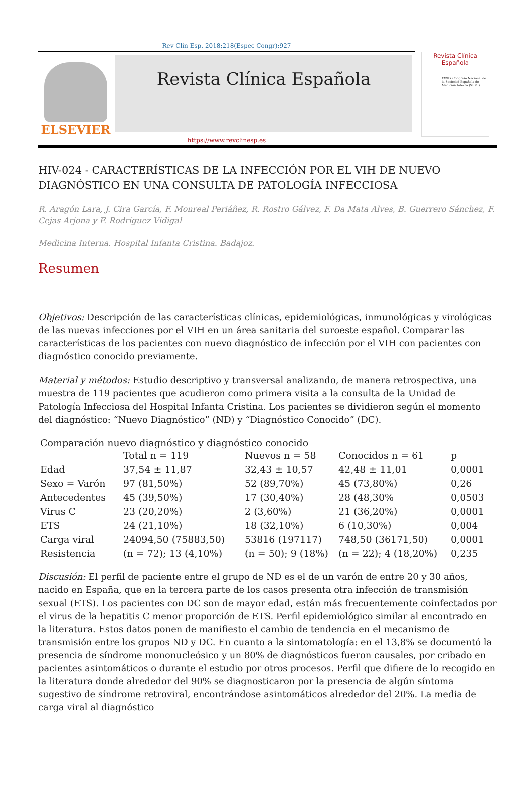Rev Clin Esp. 2018;218(Espec Congr):927
ELSEVIER
Revista Clínica Española
Revista Clínica
Española
XXXIX Congreso Nacional de la Sociedad Española de Medicina Interna (SEMI)
https://www.revclinesp.es
HIV-024 - CARACTERÍSTICAS DE LA INFECCIÓN POR EL VIH DE NUEVO DIAGNÓSTICO EN UNA CONSULTA DE PATOLOGÍA INFECCIOSA
R. Aragón Lara, J. Cira García, F. Monreal Periáñez, R. Rostro Gálvez, F. Da Mata Alves, B. Guerrero Sánchez, F. Cejas Arjona y F. Rodríguez Vidigal
Medicina Interna. Hospital Infanta Cristina. Badajoz.
Resumen
Objetivos: Descripción de las características clínicas, epidemiológicas, inmunológicas y virológicas de las nuevas infecciones por el VIH en un área sanitaria del suroeste español. Comparar las características de los pacientes con nuevo diagnóstico de infección por el VIH con pacientes con diagnóstico conocido previamente.
Material y métodos: Estudio descriptivo y transversal analizando, de manera retrospectiva, una muestra de 119 pacientes que acudieron como primera visita a la consulta de la Unidad de Patología Infecciosa del Hospital Infanta Cristina. Los pacientes se dividieron según el momento del diagnóstico: “Nuevo Diagnóstico” (ND) y “Diagnóstico Conocido” (DC).
Comparación nuevo diagnóstico y diagnóstico conocido
| | Total n = 119 | Nuevos n = 58 | Conocidos n = 61 | p |
| --- | --- | --- | --- | --- |
| Edad | 37,54 ± 11,87 | 32,43 ± 10,57 | 42,48 ± 11,01 | 0,0001 |
| Sexo = Varón | 97 (81,50%) | 52 (89,70%) | 45 (73,80%) | 0,26 |
| Antecedentes | 45 (39,50%) | 17 (30,40%) | 28 (48,30% | 0,0503 |
| Virus C | 23 (20,20%) | 2 (3,60%) | 21 (36,20%) | 0,0001 |
| ETS | 24 (21,10%) | 18 (32,10%) | 6 (10,30%) | 0,004 |
| Carga viral | 24094,50 (75883,50) | 53816 (197117) | 748,50 (36171,50) | 0,0001 |
| Resistencia | (n = 72); 13 (4,10%) | (n = 50); 9 (18%) | (n = 22); 4 (18,20%) | 0,235 |
Discusión: El perfil de paciente entre el grupo de ND es el de un varón de entre 20 y 30 años, nacido en España, que en la tercera parte de los casos presenta otra infección de transmisión sexual (ETS). Los pacientes con DC son de mayor edad, están más frecuentemente coinfectados por el virus de la hepatitis C menor proporción de ETS. Perfil epidemiológico similar al encontrado en la literatura. Estos datos ponen de manifiesto el cambio de tendencia en el mecanismo de transmisión entre los grupos ND y DC. En cuanto a la sintomatología: en el 13,8% se documentó la presencia de síndrome mononucleósico y un 80% de diagnósticos fueron causales, por cribado en pacientes asintomáticos o durante el estudio por otros procesos. Perfil que difiere de lo recogido en la literatura donde alrededor del 90% se diagnosticaron por la presencia de algún síntoma sugestivo de síndrome retroviral, encontrándose asintomáticos alrededor del 20%. La media de carga viral al diagnóstico